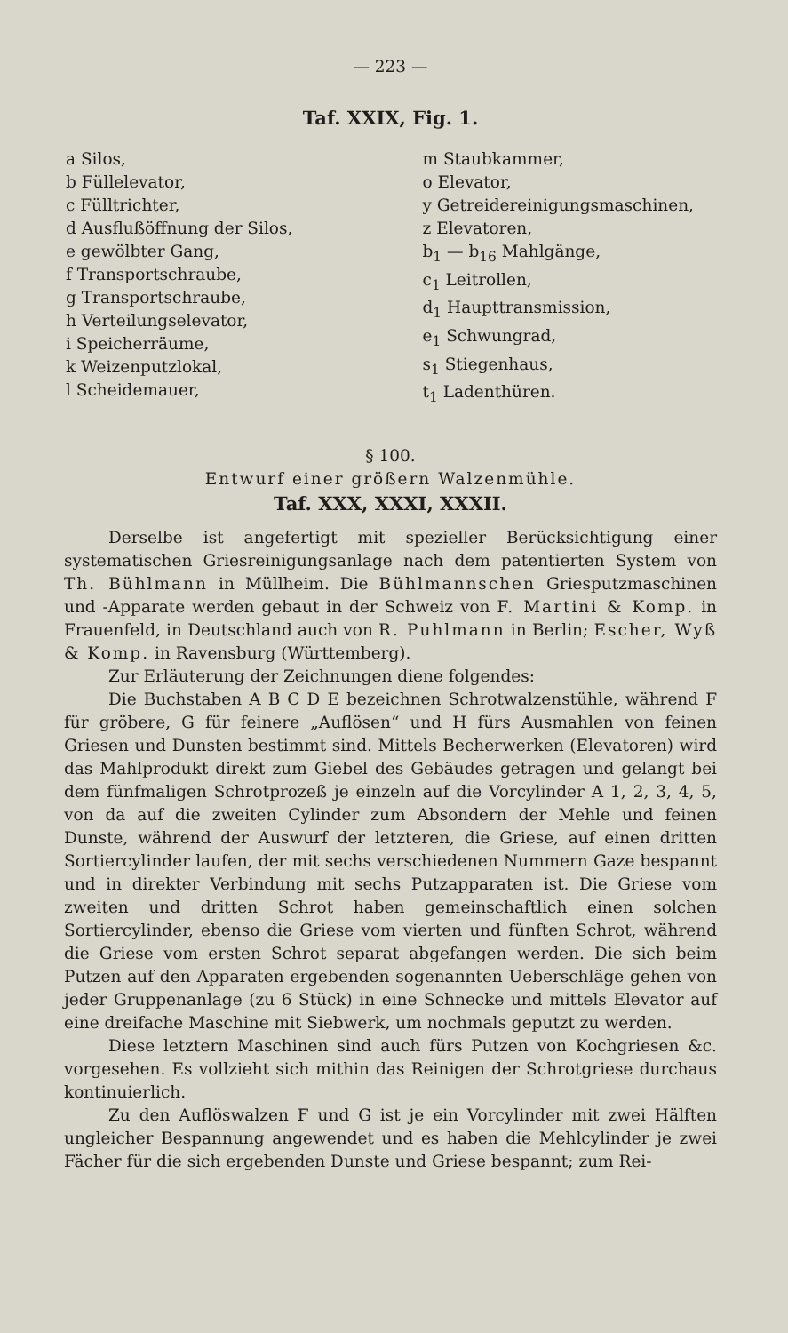— 223 —
Taf. XXIX, Fig. 1.
a Silos,
b Füllelevator,
c Fülltrichter,
d Ausflußöffnung der Silos,
e gewölbter Gang,
f Transportschraube,
g Transportschraube,
h Verteilungselevator,
i Speicherräume,
k Weizenputzlokal,
l Scheidemauer,
m Staubkammer,
o Elevator,
y Getreidereinigungsmaschinen,
z Elevatoren,
b<sub>1</sub> — b<sub>16</sub> Mahlgänge,
c<sub>1</sub> Leitrollen,
d<sub>1</sub> Haupttransmission,
e<sub>1</sub> Schwungrad,
s<sub>1</sub> Stiegenhaus,
t<sub>1</sub> Ladenthüren.
§ 100.
Entwurf einer größern Walzenmühle.
Taf. XXX, XXXI, XXXII.
Derselbe ist angefertigt mit spezieller Berücksichtigung einer systematischen Griesreinigungsanlage nach dem patentierten System von Th. Bühlmann in Müllheim. Die Bühlmannschen Griesputzmaschinen und -Apparate werden gebaut in der Schweiz von F. Martini & Komp. in Frauenfeld, in Deutschland auch von R. Puhlmann in Berlin; Escher, Wyß & Komp. in Ravensburg (Württemberg).
Zur Erläuterung der Zeichnungen diene folgendes:
Die Buchstaben A B C D E bezeichnen Schrotwalzenstühle, während F für gröbere, G für feinere „Auflösen“ und H fürs Ausmahlen von feinen Griesen und Dunsten bestimmt sind. Mittels Becherwerken (Elevatoren) wird das Mahlprodukt direkt zum Giebel des Gebäudes getragen und gelangt bei dem fünfmaligen Schrotprozeß je einzeln auf die Vorcylinder A 1, 2, 3, 4, 5, von da auf die zweiten Cylinder zum Absondern der Mehle und feinen Dunste, während der Auswurf der letzteren, die Griese, auf einen dritten Sortiercylinder laufen, der mit sechs verschiedenen Nummern Gaze bespannt und in direkter Verbindung mit sechs Putzapparaten ist. Die Griese vom zweiten und dritten Schrot haben gemeinschaftlich einen solchen Sortiercylinder, ebenso die Griese vom vierten und fünften Schrot, während die Griese vom ersten Schrot separat abgefangen werden. Die sich beim Putzen auf den Apparaten ergebenden sogenannten Ueberschläge gehen von jeder Gruppenanlage (zu 6 Stück) in eine Schnecke und mittels Elevator auf eine dreifache Maschine mit Siebwerk, um nochmals geputzt zu werden.
Diese letztern Maschinen sind auch fürs Putzen von Kochgriesen &c. vorgesehen. Es vollzieht sich mithin das Reinigen der Schrotgriese durchaus kontinuierlich.
Zu den Auflöswalzen F und G ist je ein Vorcylinder mit zwei Hälften ungleicher Bespannung angewendet und es haben die Mehlcylinder je zwei Fächer für die sich ergebenden Dunste und Griese bespannt; zum Rei-